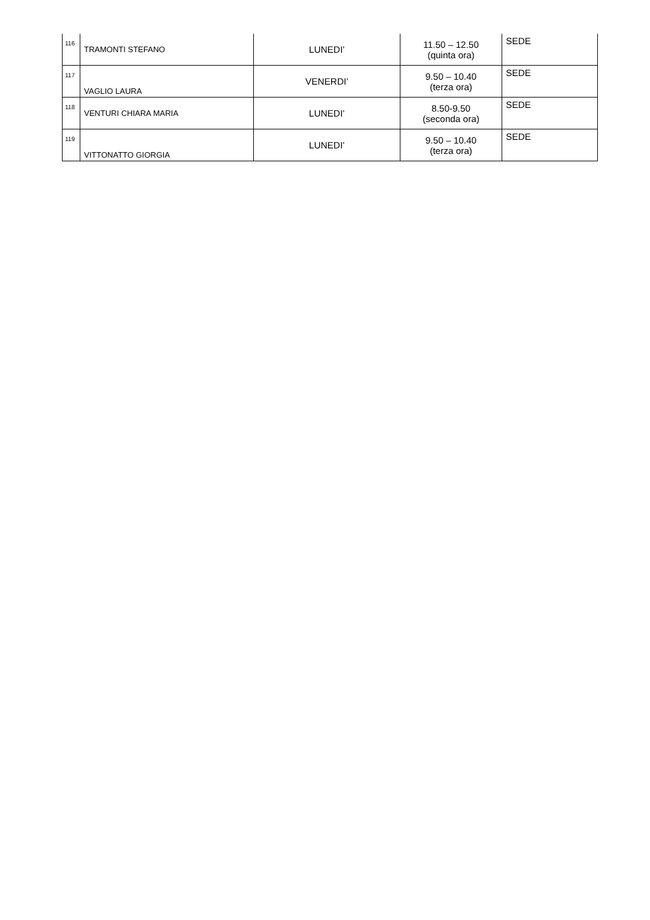| 116 | TRAMONTI STEFANO | LUNEDI’ | 11.50 – 12.50 (quinta ora) | SEDE |
| 117 | VAGLIO LAURA | VENERDI’ | 9.50 – 10.40 (terza ora) | SEDE |
| 118 | VENTURI CHIARA MARIA | LUNEDI’ | 8.50-9.50 (seconda ora) | SEDE |
| 119 | VITTONATTO GIORGIA | LUNEDI’ | 9.50 – 10.40 (terza ora) | SEDE |